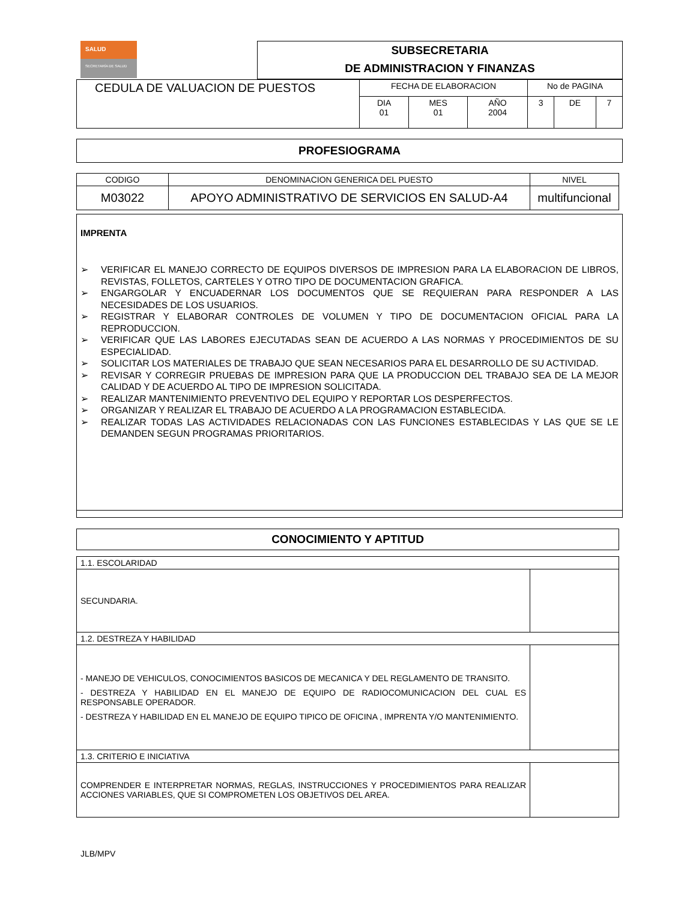SALUD
SECRETARÍA DE SALUD
SUBSECRETARIA
DE ADMINISTRACION Y FINANZAS
| CEDULA DE VALUACION DE PUESTOS | FECHA DE ELABORACION | | | No de PAGINA | | |
| | DIA 01 | MES 01 | AÑO 2004 | 3 | DE | 7 |
PROFESIOGRAMA
| CODIGO | DENOMINACION GENERICA DEL PUESTO | NIVEL |
| M03022 | APOYO ADMINISTRATIVO DE SERVICIOS EN SALUD-A4 | multifuncional |
IMPRENTA
➢ VERIFICAR EL MANEJO CORRECTO DE EQUIPOS DIVERSOS DE IMPRESION PARA LA ELABORACION DE LIBROS, REVISTAS, FOLLETOS, CARTELES Y OTRO TIPO DE DOCUMENTACION GRAFICA.
➢ ENGARGOLAR Y ENCUADERNAR LOS DOCUMENTOS QUE SE REQUIERAN PARA RESPONDER A LAS NECESIDADES DE LOS USUARIOS.
➢ REGISTRAR Y ELABORAR CONTROLES DE VOLUMEN Y TIPO DE DOCUMENTACION OFICIAL PARA LA REPRODUCCION.
➢ VERIFICAR QUE LAS LABORES EJECUTADAS SEAN DE ACUERDO A LAS NORMAS Y PROCEDIMIENTOS DE SU ESPECIALIDAD.
➢ SOLICITAR LOS MATERIALES DE TRABAJO QUE SEAN NECESARIOS PARA EL DESARROLLO DE SU ACTIVIDAD.
➢ REVISAR Y CORREGIR PRUEBAS DE IMPRESION PARA QUE LA PRODUCCION DEL TRABAJO SEA DE LA MEJOR CALIDAD Y DE ACUERDO AL TIPO DE IMPRESION SOLICITADA.
➢ REALIZAR MANTENIMIENTO PREVENTIVO DEL EQUIPO Y REPORTAR LOS DESPERFECTOS.
➢ ORGANIZAR Y REALIZAR EL TRABAJO DE ACUERDO A LA PROGRAMACION ESTABLECIDA.
➢ REALIZAR TODAS LAS ACTIVIDADES RELACIONADAS CON LAS FUNCIONES ESTABLECIDAS Y LAS QUE SE LE DEMANDEN SEGUN PROGRAMAS PRIORITARIOS.
CONOCIMIENTO Y APTITUD
| 1.1. ESCOLARIDAD | |
| SECUNDARIA. | |
| 1.2. DESTREZA Y HABILIDAD | |
| - MANEJO DE VEHICULOS, CONOCIMIENTOS BASICOS DE MECANICA Y DEL REGLAMENTO DE TRANSITO. - DESTREZA Y HABILIDAD EN EL MANEJO DE EQUIPO DE RADIOCOMUNICACION DEL CUAL ES RESPONSABLE OPERADOR. - DESTREZA Y HABILIDAD EN EL MANEJO DE EQUIPO TIPICO DE OFICINA , IMPRENTA Y/O MANTENIMIENTO. | |
| 1.3. CRITERIO E INICIATIVA | |
| COMPRENDER E INTERPRETAR NORMAS, REGLAS, INSTRUCCIONES Y PROCEDIMIENTOS PARA REALIZAR ACCIONES VARIABLES, QUE SI COMPROMETEN LOS OBJETIVOS DEL AREA. | |
JLB/MPV